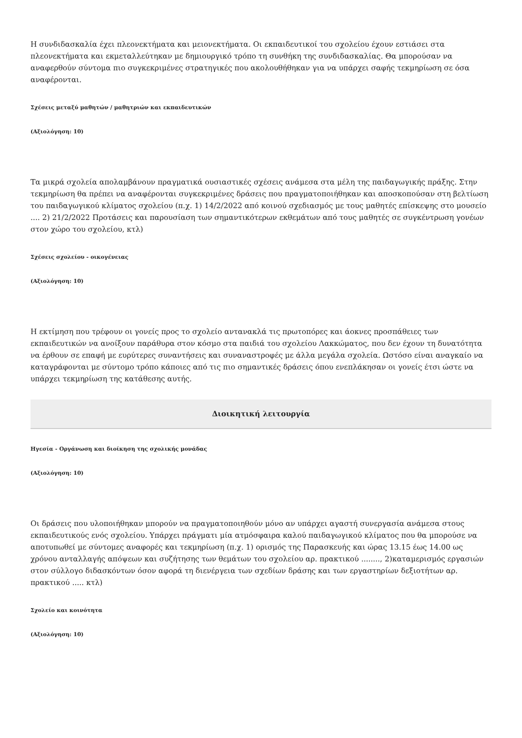Η συνδιδασκαλία έχει πλεονεκτήματα και μειονεκτήματα. Οι εκπαιδευτικοί του σχολείου έχουν εστιάσει στα πλεονεκτήματα και εκμεταλλεύτηκαν με δημιουργικό τρόπο τη συνθήκη της συνδιδασκαλίας. Θα μπορούσαν να αναφερθούν σύντομα πιο συγκεκριμένες στρατηγικές που ακολουθήθηκαν για να υπάρχει σαφής τεκμηρίωση σε όσα αναφέρονται.
Σχέσεις μεταξύ μαθητών / μαθητριών και εκπαιδευτικών
(Αξιολόγηση: 10)
Τα μικρά σχολεία απολαμβάνουν πραγματικά ουσιαστικές σχέσεις ανάμεσα στα μέλη της παιδαγωγικής πράξης. Στην τεκμηρίωση θα πρέπει να αναφέρονται συγκεκριμένες δράσεις που πραγματοποιήθηκαν και αποσκοπούσαν στη βελτίωση του παιδαγωγικού κλίματος σχολείου (π.χ. 1) 14/2/2022 από κοινού σχεδιασμός με τους μαθητές επίσκεψης στο μουσείο .... 2) 21/2/2022 Προτάσεις και παρουσίαση των σημαντικότερων εκθεμάτων από τους μαθητές σε συγκέντρωση γονέων στον χώρο του σχολείου, κτλ)
Σχέσεις σχολείου - οικογένειας
(Αξιολόγηση: 10)
Η εκτίμηση που τρέφουν οι γονείς προς το σχολείο αντανακλά τις πρωτοπόρες και άοκνες προσπάθειες των εκπαιδευτικών να ανοίξουν παράθυρα στον κόσμο στα παιδιά του σχολείου Λακκώματος, που δεν έχουν τη δυνατότητα να έρθουν σε επαφή με ευρύτερες συναντήσεις και συναναστροφές με άλλα μεγάλα σχολεία. Ωστόσο είναι αναγκαίο να καταγράφονται με σύντομο τρόπο κάποιες από τις πιο σημαντικές δράσεις όπου ενεπλάκησαν οι γονείς έτσι ώστε να υπάρχει τεκμηρίωση της κατάθεσης αυτής.
Διοικητική λειτουργία
Ηγεσία - Οργάνωση και διοίκηση της σχολικής μονάδας
(Αξιολόγηση: 10)
Οι δράσεις που υλοποιήθηκαν μπορούν να πραγματοποιηθούν μόνο αν υπάρχει αγαστή συνεργασία ανάμεσα στους εκπαιδευτικούς ενός σχολείου. Υπάρχει πράγματι μία ατμόσφαιρα καλού παιδαγωγικού κλίματος που θα μπορούσε να αποτυπωθεί με σύντομες αναφορές και τεκμηρίωση (π.χ. 1) ορισμός της Παρασκευής και ώρας 13.15 έως 14.00 ως χρόνου ανταλλαγής απόψεων και συζήτησης των θεμάτων του σχολείου αρ. πρακτικού ........, 2)καταμερισμός εργασιών στον σύλλογο διδασκόντων όσον αφορά τη διενέργεια των σχεδίων δράσης και των εργαστηρίων δεξιοτήτων αρ. πρακτικού ..... κτλ)
Σχολείο και κοινότητα
(Αξιολόγηση: 10)